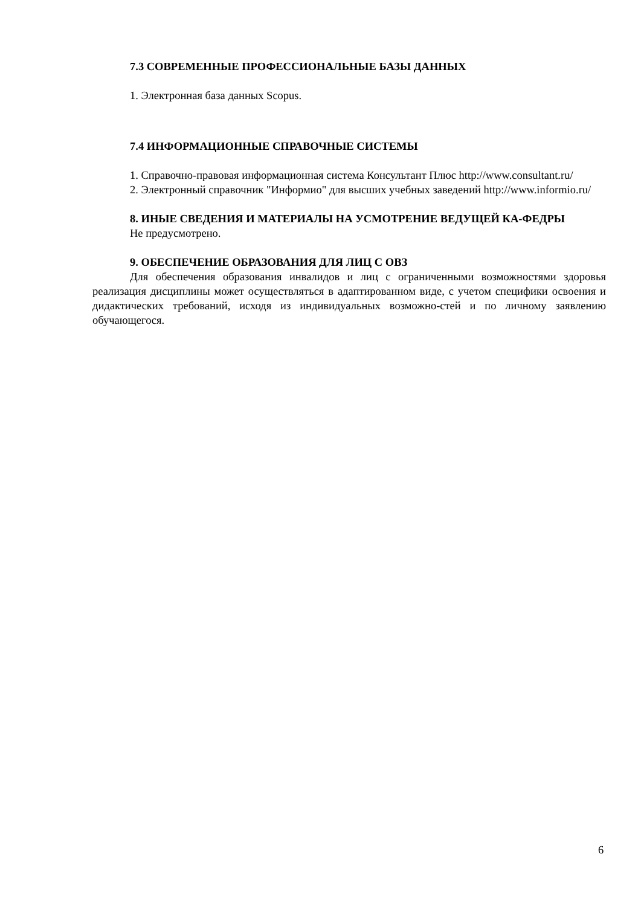7.3 СОВРЕМЕННЫЕ ПРОФЕССИОНАЛЬНЫЕ БАЗЫ ДАННЫХ
1. Электронная база данных Scopus.
7.4 ИНФОРМАЦИОННЫЕ СПРАВОЧНЫЕ СИСТЕМЫ
1. Справочно-правовая информационная система Консультант Плюс http://www.consultant.ru/
2. Электронный справочник "Информио" для высших учебных заведений http://www.informio.ru/
8. ИНЫЕ СВЕДЕНИЯ И МАТЕРИАЛЫ НА УСМОТРЕНИЕ ВЕДУЩЕЙ КА-ФЕДРЫ
Не предусмотрено.
9. ОБЕСПЕЧЕНИЕ ОБРАЗОВАНИЯ ДЛЯ ЛИЦ С ОВЗ
Для обеспечения образования инвалидов и лиц с ограниченными возможностями здоровья реализация дисциплины может осуществляться в адаптированном виде, с учетом специфики освоения и дидактических требований, исходя из индивидуальных возможно-стей и по личному заявлению обучающегося.
6